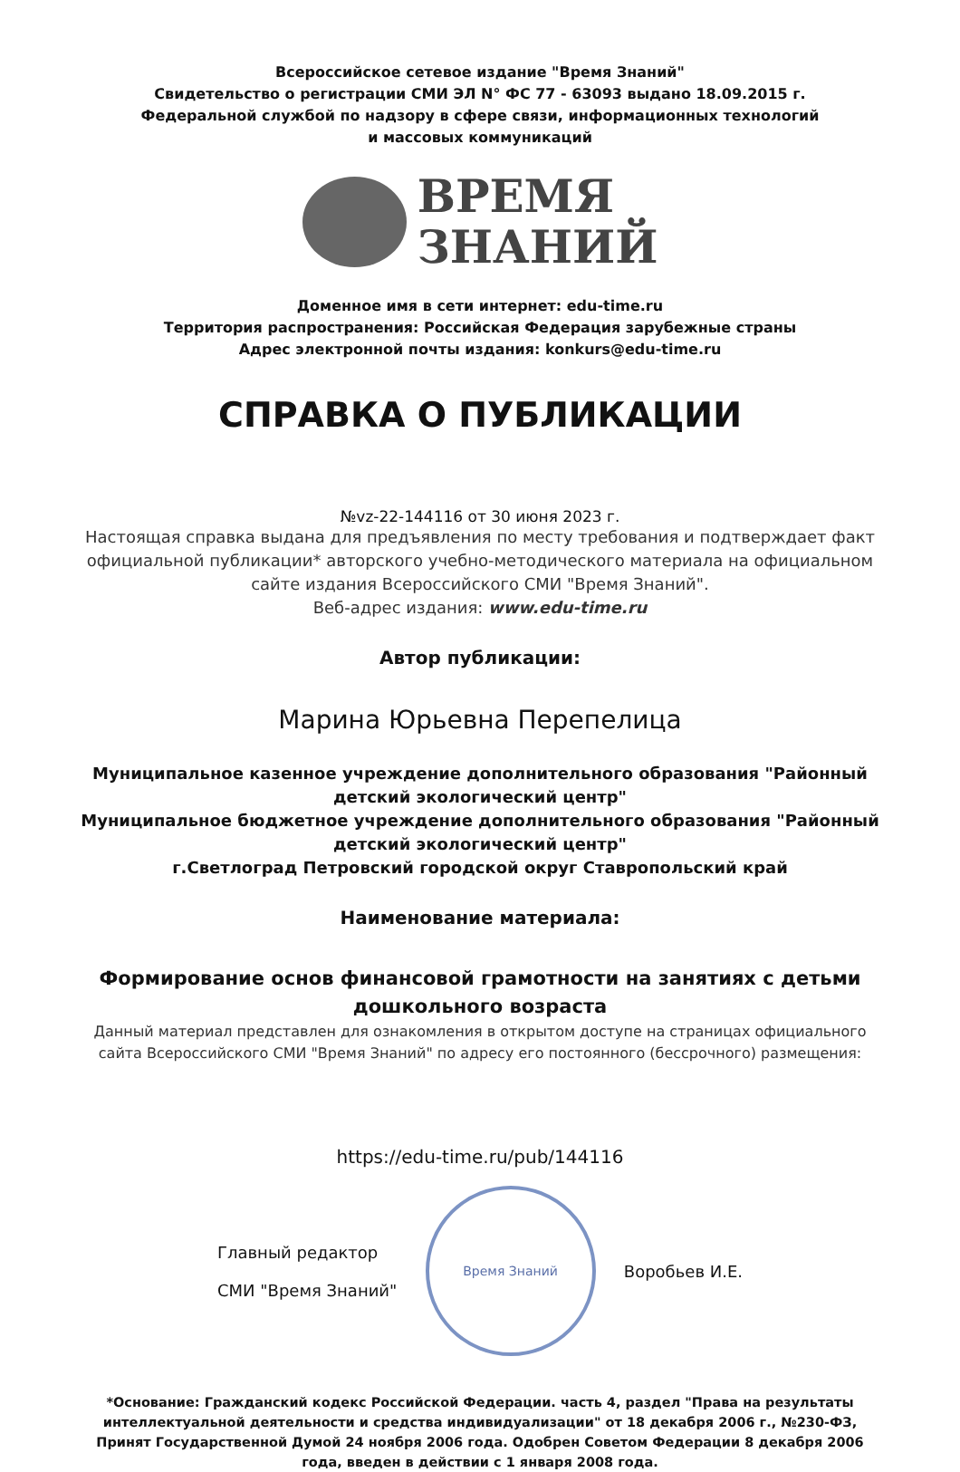Всероссийское сетевое издание "Время Знаний"
Свидетельство о регистрации СМИ ЭЛ N° ФС 77 - 63093 выдано 18.09.2015 г.
Федеральной службой по надзору в сфере связи, информационных технологий
и массовых коммуникаций
ВРЕМЯ
ЗНАНИЙ
Доменное имя в сети интернет: edu-time.ru
Территория распространения: Российская Федерация зарубежные страны
Адрес электронной почты издания: konkurs@edu-time.ru
СПРАВКА О ПУБЛИКАЦИИ
№vz-22-144116 от 30 июня 2023 г.
Настоящая справка выдана для предъявления по месту требования и подтверждает факт официальной публикации* авторского учебно-методического материала на официальном сайте издания Всероссийского СМИ "Время Знаний".
Веб-адрес издания: www.edu-time.ru
Автор публикации:
Марина Юрьевна Перепелица
Муниципальное казенное учреждение дополнительного образования "Районный детский экологический центр"
Муниципальное бюджетное учреждение дополнительного образования "Районный детский экологический центр"
г.Светлоград Петровский городской округ Ставропольский край
Наименование материала:
Формирование основ финансовой грамотности на занятиях с детьми дошкольного возраста
Данный материал представлен для ознакомления в открытом доступе на страницах официального сайта Всероссийского СМИ "Время Знаний" по адресу его постоянного (бессрочного) размещения:
https://edu-time.ru/pub/144116
Главный редактор
СМИ "Время Знаний"
Время Знаний
Воробьев И.Е.
*Основание: Гражданский кодекс Российской Федерации. часть 4, раздел "Права на результаты интеллектуальной деятельности и средства индивидуализации" от 18 декабря 2006 г., №230-ФЗ, Принят Государственной Думой 24 ноября 2006 года. Одобрен Советом Федерации 8 декабря 2006 года, введен в действии с 1 января 2008 года.